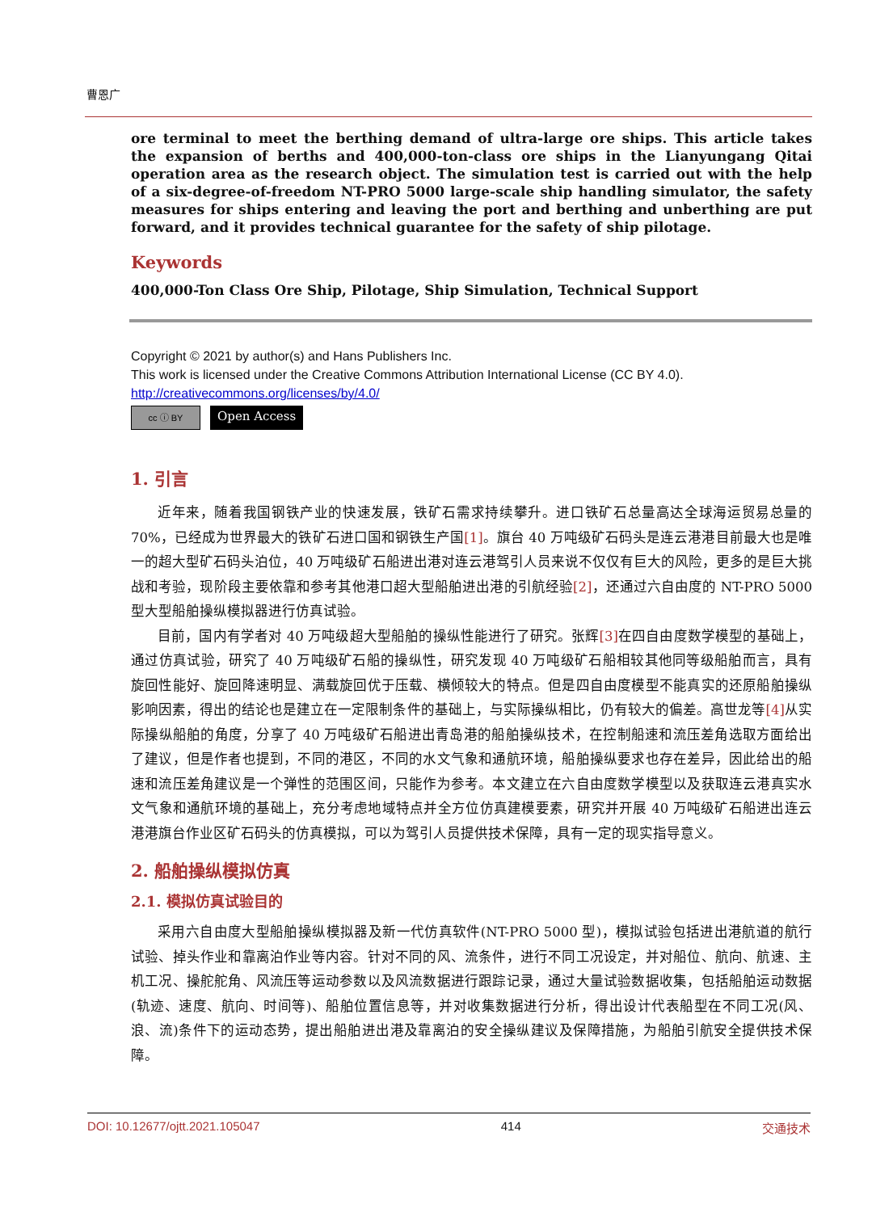曹恩广
ore terminal to meet the berthing demand of ultra-large ore ships. This article takes the expansion of berths and 400,000-ton-class ore ships in the Lianyungang Qitai operation area as the research object. The simulation test is carried out with the help of a six-degree-of-freedom NT-PRO 5000 large-scale ship handling simulator, the safety measures for ships entering and leaving the port and berthing and unberthing are put forward, and it provides technical guarantee for the safety of ship pilotage.
Keywords
400,000-Ton Class Ore Ship, Pilotage, Ship Simulation, Technical Support
Copyright © 2021 by author(s) and Hans Publishers Inc.
This work is licensed under the Creative Commons Attribution International License (CC BY 4.0).
http://creativecommons.org/licenses/by/4.0/
cc ⓘ BY
Open Access
1. 引言
近年来，随着我国钢铁产业的快速发展，铁矿石需求持续攀升。进口铁矿石总量高达全球海运贸易总量的 70%，已经成为世界最大的铁矿石进口国和钢铁生产国[1]。旗台 40 万吨级矿石码头是连云港港目前最大也是唯一的超大型矿石码头泊位，40 万吨级矿石船进出港对连云港驾引人员来说不仅仅有巨大的风险，更多的是巨大挑战和考验，现阶段主要依靠和参考其他港口超大型船舶进出港的引航经验[2]，还通过六自由度的 NT-PRO 5000 型大型船舶操纵模拟器进行仿真试验。
目前，国内有学者对 40 万吨级超大型船舶的操纵性能进行了研究。张辉[3] 在四自由度数学模型的基础上，通过仿真试验，研究了 40 万吨级矿石船的操纵性，研究发现 40 万吨级矿石船相较其他同等级船舶而言，具有旋回性能好、旋回降速明显、满载旋回优于压载、横倾较大的特点。但是四自由度模型不能真实的还原船舶操纵影响因素，得出的结论也是建立在一定限制条件的基础上，与实际操纵相比，仍有较大的偏差。高世龙等[4] 从实际操纵船舶的角度，分享了 40 万吨级矿石船进出青岛港的船舶操纵技术，在控制船速和流压差角选取方面给出了建议，但是作者也提到，不同的港区，不同的水文气象和通航环境，船舶操纵要求也存在差异，因此给出的船速和流压差角建议是一个弹性的范围区间，只能作为参考。本文建立在六自由度数学模型以及获取连云港真实水文气象和通航环境的基础上，充分考虑地域特点并全方位仿真建模要素，研究并开展 40 万吨级矿石船进出连云港港旗台作业区矿石码头的仿真模拟，可以为驾引人员提供技术保障，具有一定的现实指导意义。
2. 船舶操纵模拟仿真
2.1. 模拟仿真试验目的
采用六自由度大型船舶操纵模拟器及新一代仿真软件(NT-PRO 5000 型)，模拟试验包括进出港航道的航行试验、掉头作业和靠离泊作业等内容。针对不同的风、流条件，进行不同工况设定，并对船位、航向、航速、主机工况、操舵舵角、风流压等运动参数以及风流数据进行跟踪记录，通过大量试验数据收集，包括船舶运动数据(轨迹、速度、航向、时间等)、船舶位置信息等，并对收集数据进行分析，得出设计代表船型在不同工况(风、浪、流)条件下的运动态势，提出船舶进出港及靠离泊的安全操纵建议及保障措施，为船舶引航安全提供技术保障。
DOI: 10.12677/ojtt.2021.105047 414 交通技术